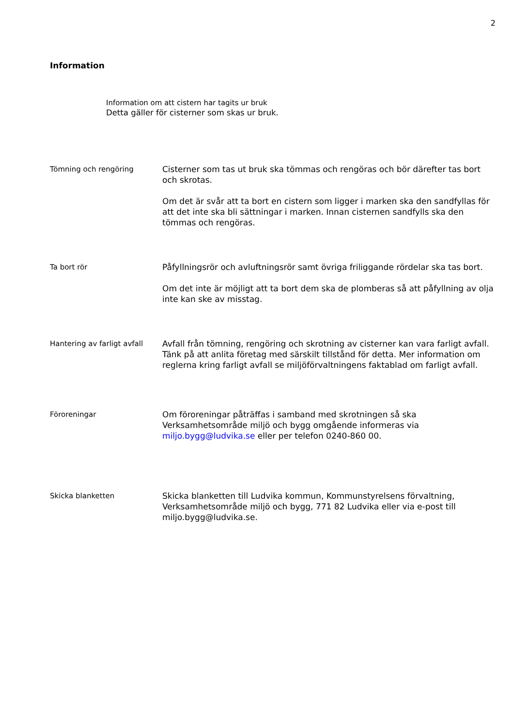2
Information
Information om att cistern har tagits ur bruk
Detta gäller för cisterner som skas ur bruk.
Tömning och rengöring
Cisterner som tas ut bruk ska tömmas och rengöras och bör därefter tas bort och skrotas.
Om det är svår att ta bort en cistern som ligger i marken ska den sandfyllas för att det inte ska bli sättningar i marken. Innan cisternen sandfylls ska den tömmas och rengöras.
Ta bort rör
Påfyllningsrör och avluftningsrör samt övriga friliggande rördelar ska tas bort.
Om det inte är möjligt att ta bort dem ska de plomberas så att påfyllning av olja inte kan ske av misstag.
Hantering av farligt avfall
Avfall från tömning, rengöring och skrotning av cisterner kan vara farligt avfall. Tänk på att anlita företag med särskilt tillstånd för detta. Mer information om reglerna kring farligt avfall se miljöförvaltningens faktablad om farligt avfall.
Föroreningar
Om föroreningar påträffas i samband med skrotningen så ska Verksamhetsområde miljö och bygg omgående informeras via miljo.bygg@ludvika.se eller per telefon 0240-860 00.
Skicka blanketten
Skicka blanketten till Ludvika kommun, Kommunstyrelsens förvaltning, Verksamhetsområde miljö och bygg, 771 82 Ludvika eller via e-post till miljo.bygg@ludvika.se.